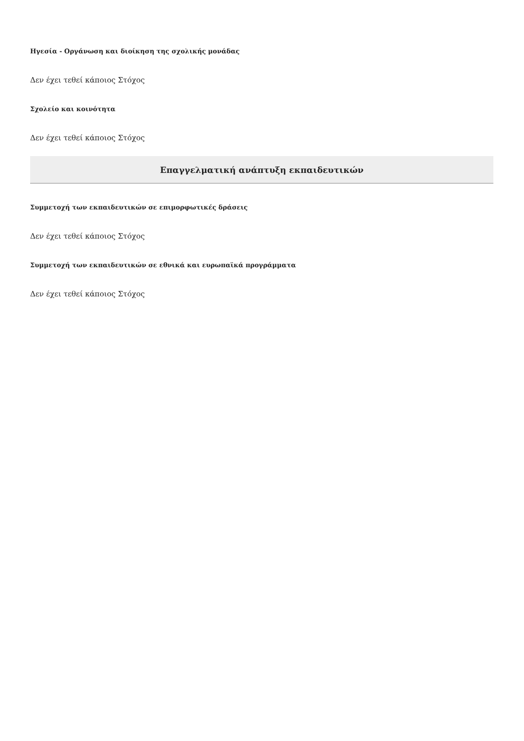Ηγεσία - Οργάνωση και διοίκηση της σχολικής μονάδας
Δεν έχει τεθεί κάποιος Στόχος
Σχολείο και κοινότητα
Δεν έχει τεθεί κάποιος Στόχος
Επαγγελματική ανάπτυξη εκπαιδευτικών
Συμμετοχή των εκπαιδευτικών σε επιμορφωτικές δράσεις
Δεν έχει τεθεί κάποιος Στόχος
Συμμετοχή των εκπαιδευτικών σε εθνικά και ευρωπαϊκά προγράμματα
Δεν έχει τεθεί κάποιος Στόχος